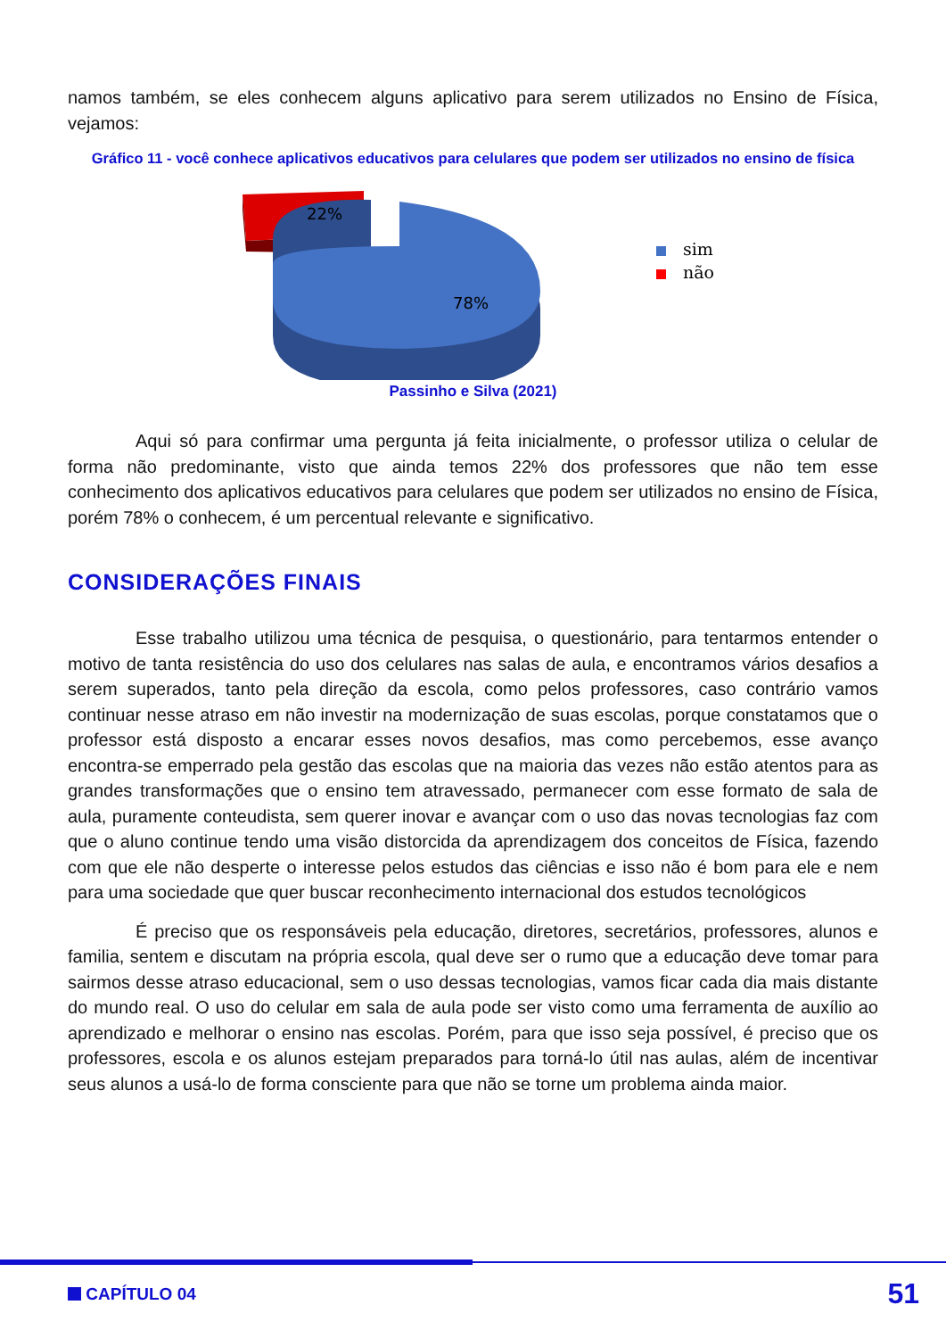namos também, se eles conhecem alguns aplicativo para serem utilizados no Ensino de Física, vejamos:
Gráfico 11 - você conhece aplicativos educativos para celulares que podem ser utilizados no ensino de física
22%
78%
sim
não
Passinho e Silva (2021)
Aqui só para confirmar uma pergunta já feita inicialmente, o professor utiliza o celular de forma não predominante, visto que ainda temos 22% dos professores que não tem esse conhecimento dos aplicativos educativos para celulares que podem ser utilizados no ensino de Física, porém 78% o conhecem, é um percentual relevante e significativo.
CONSIDERAÇÕES FINAIS
Esse trabalho utilizou uma técnica de pesquisa, o questionário, para tentarmos entender o motivo de tanta resistência do uso dos celulares nas salas de aula, e encontramos vários desafios a serem superados, tanto pela direção da escola, como pelos professores, caso contrário vamos continuar nesse atraso em não investir na modernização de suas escolas, porque constatamos que o professor está disposto a encarar esses novos desafios, mas como percebemos, esse avanço encontra-se emperrado pela gestão das escolas que na maioria das vezes não estão atentos para as grandes transformações que o ensino tem atravessado, permanecer com esse formato de sala de aula, puramente conteudista, sem querer inovar e avançar com o uso das novas tecnologias faz com que o aluno continue tendo uma visão distorcida da aprendizagem dos conceitos de Física, fazendo com que ele não desperte o interesse pelos estudos das ciências e isso não é bom para ele e nem para uma sociedade que quer buscar reconhecimento internacional dos estudos tecnológicos
É preciso que os responsáveis pela educação, diretores, secretários, professores, alunos e familia, sentem e discutam na própria escola, qual deve ser o rumo que a educação deve tomar para sairmos desse atraso educacional, sem o uso dessas tecnologias, vamos ficar cada dia mais distante do mundo real. O uso do celular em sala de aula pode ser visto como uma ferramenta de auxílio ao aprendizado e melhorar o ensino nas escolas. Porém, para que isso seja possível, é preciso que os professores, escola e os alunos estejam preparados para torná-lo útil nas aulas, além de incentivar seus alunos a usá-lo de forma consciente para que não se torne um problema ainda maior.
CAPÍTULO 04 51